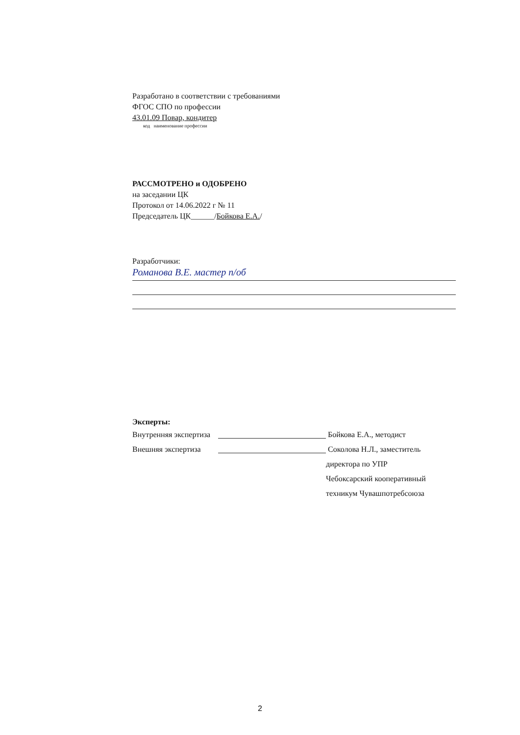Разработано в соответствии с требованиями
ФГОС СПО по профессии
43.01.09 Повар, кондитер
код наименование профессии
РАССМОТРЕНО и ОДОБРЕНО
на заседании ЦК
Протокол от 14.06.2022 г № 11
Председатель ЦК______/Бойкова Е.А./
Разработчики:
Романова В.Е. мастер п/об
Эксперты:
Внутренняя экспертиза Бойкова Е.А., методист
Внешняя экспертиза Соколова Н.Л., заместитель
директора по УПР
Чебоксарский кооперативный
техникум Чувашпотребсоюза
2